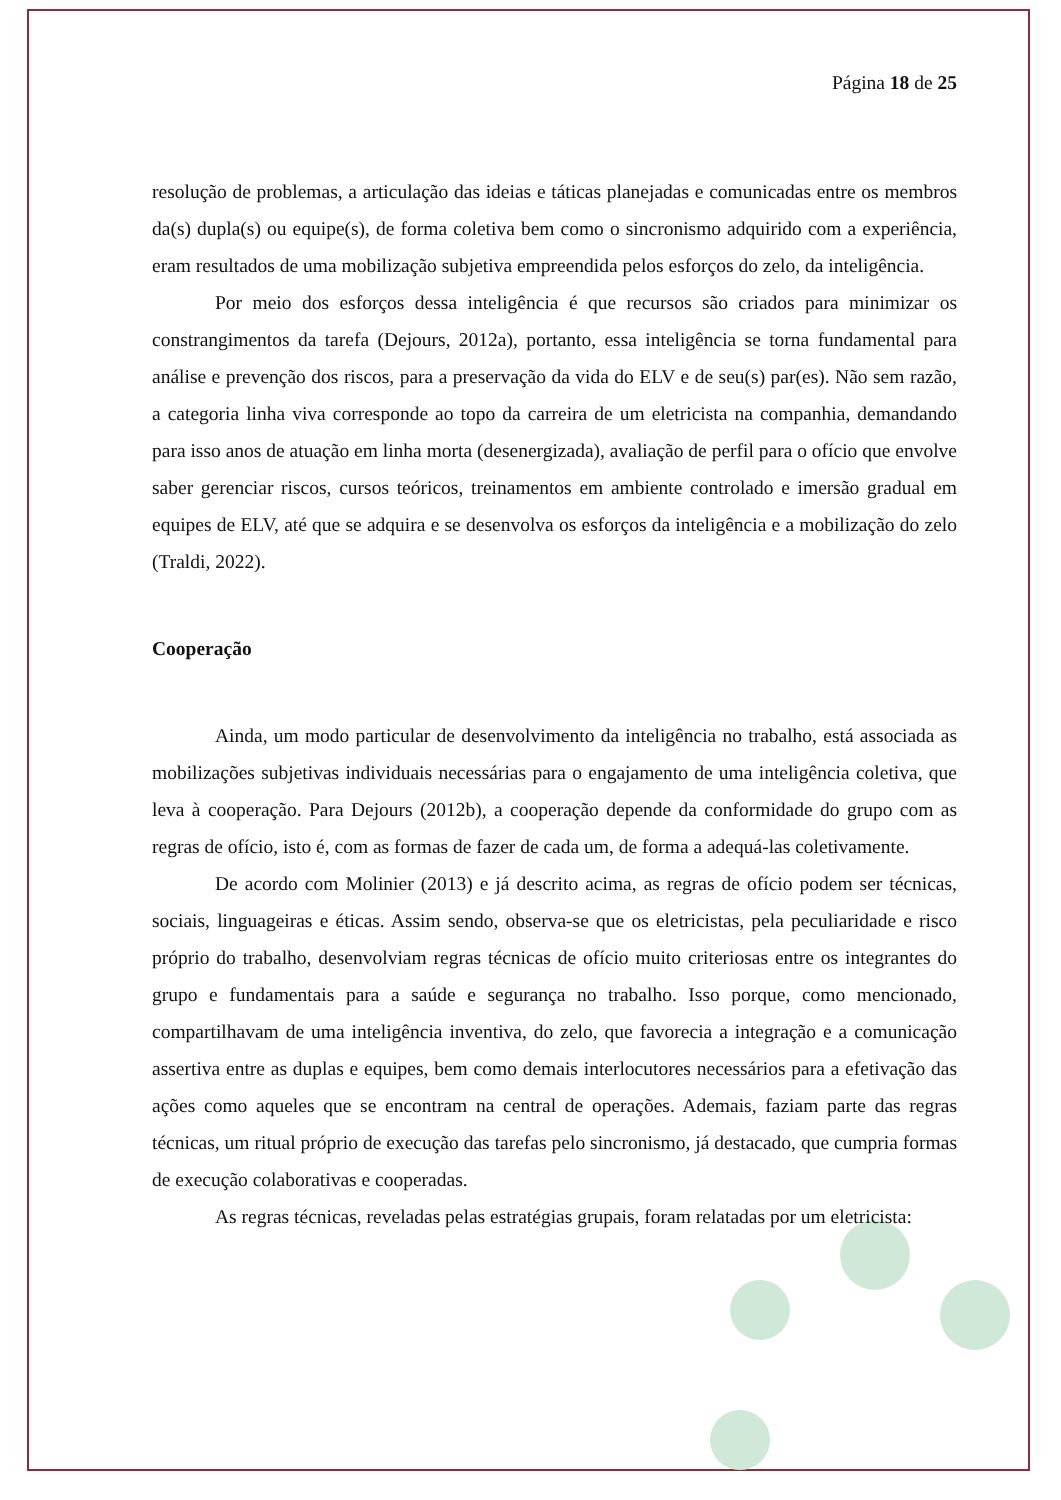Página 18 de 25
resolução de problemas, a articulação das ideias e táticas planejadas e comunicadas entre os membros da(s) dupla(s) ou equipe(s), de forma coletiva bem como o sincronismo adquirido com a experiência, eram resultados de uma mobilização subjetiva empreendida pelos esforços do zelo, da inteligência.
Por meio dos esforços dessa inteligência é que recursos são criados para minimizar os constrangimentos da tarefa (Dejours, 2012a), portanto, essa inteligência se torna fundamental para análise e prevenção dos riscos, para a preservação da vida do ELV e de seu(s) par(es). Não sem razão, a categoria linha viva corresponde ao topo da carreira de um eletricista na companhia, demandando para isso anos de atuação em linha morta (desenergizada), avaliação de perfil para o ofício que envolve saber gerenciar riscos, cursos teóricos, treinamentos em ambiente controlado e imersão gradual em equipes de ELV, até que se adquira e se desenvolva os esforços da inteligência e a mobilização do zelo (Traldi, 2022).
Cooperação
Ainda, um modo particular de desenvolvimento da inteligência no trabalho, está associada as mobilizações subjetivas individuais necessárias para o engajamento de uma inteligência coletiva, que leva à cooperação. Para Dejours (2012b), a cooperação depende da conformidade do grupo com as regras de ofício, isto é, com as formas de fazer de cada um, de forma a adequá-las coletivamente.
De acordo com Molinier (2013) e já descrito acima, as regras de ofício podem ser técnicas, sociais, linguageiras e éticas. Assim sendo, observa-se que os eletricistas, pela peculiaridade e risco próprio do trabalho, desenvolviam regras técnicas de ofício muito criteriosas entre os integrantes do grupo e fundamentais para a saúde e segurança no trabalho. Isso porque, como mencionado, compartilhavam de uma inteligência inventiva, do zelo, que favorecia a integração e a comunicação assertiva entre as duplas e equipes, bem como demais interlocutores necessários para a efetivação das ações como aqueles que se encontram na central de operações. Ademais, faziam parte das regras técnicas, um ritual próprio de execução das tarefas pelo sincronismo, já destacado, que cumpria formas de execução colaborativas e cooperadas.
As regras técnicas, reveladas pelas estratégias grupais, foram relatadas por um eletricista: